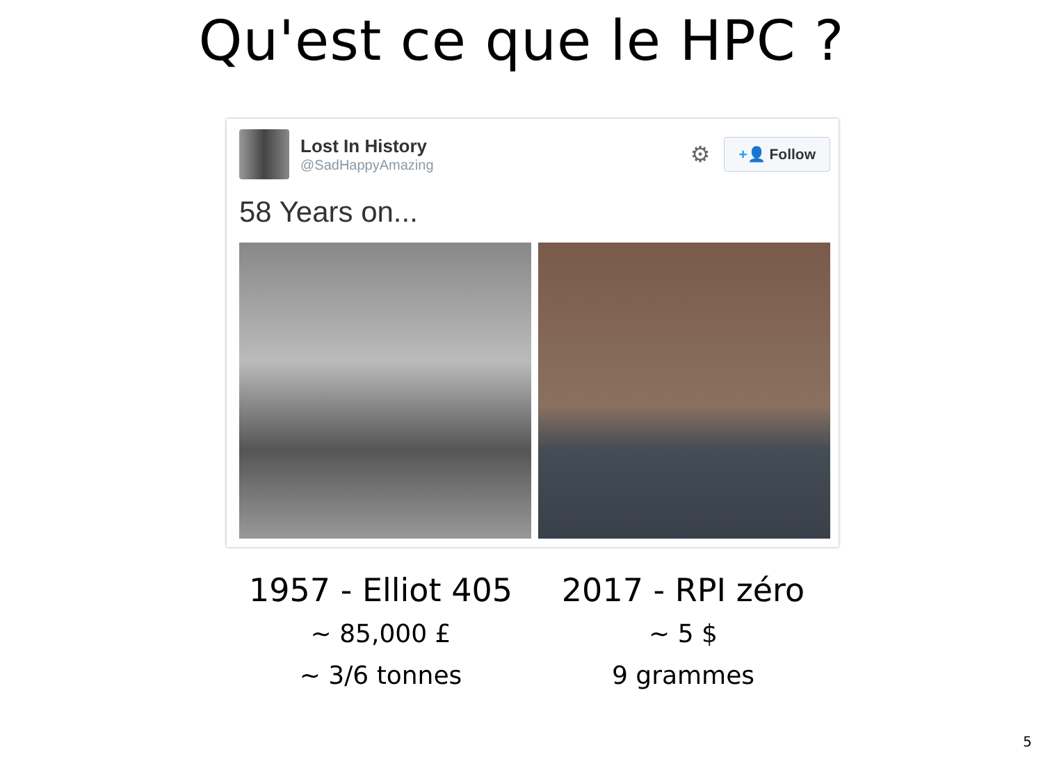Qu'est ce que le HPC ?
Lost In History
@SadHappyAmazing
⚙
+👤 Follow
58 Years on...
1957 - Elliot 405
~ 85,000 £
~ 3/6 tonnes
2017 - RPI zéro
~ 5 $
9 grammes
5